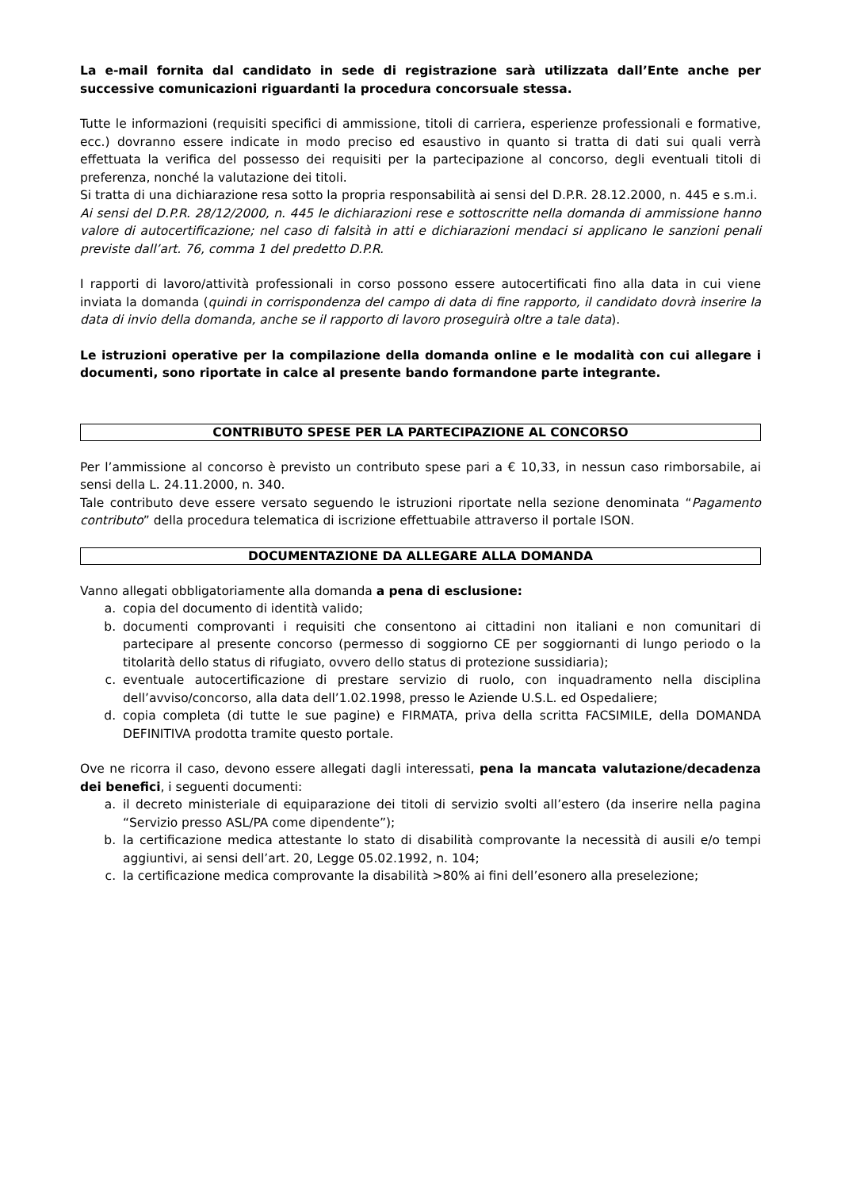La e-mail fornita dal candidato in sede di registrazione sarà utilizzata dall’Ente anche per successive comunicazioni riguardanti la procedura concorsuale stessa.
Tutte le informazioni (requisiti specifici di ammissione, titoli di carriera, esperienze professionali e formative, ecc.) dovranno essere indicate in modo preciso ed esaustivo in quanto si tratta di dati sui quali verrà effettuata la verifica del possesso dei requisiti per la partecipazione al concorso, degli eventuali titoli di preferenza, nonché la valutazione dei titoli.
Si tratta di una dichiarazione resa sotto la propria responsabilità ai sensi del D.P.R. 28.12.2000, n. 445 e s.m.i.
Ai sensi del D.P.R. 28/12/2000, n. 445 le dichiarazioni rese e sottoscritte nella domanda di ammissione hanno valore di autocertificazione; nel caso di falsità in atti e dichiarazioni mendaci si applicano le sanzioni penali previste dall’art. 76, comma 1 del predetto D.P.R.
I rapporti di lavoro/attività professionali in corso possono essere autocertificati fino alla data in cui viene inviata la domanda (quindi in corrispondenza del campo di data di fine rapporto, il candidato dovrà inserire la data di invio della domanda, anche se il rapporto di lavoro proseguirà oltre a tale data).
Le istruzioni operative per la compilazione della domanda online e le modalità con cui allegare i documenti, sono riportate in calce al presente bando formandone parte integrante.
CONTRIBUTO SPESE PER LA PARTECIPAZIONE AL CONCORSO
Per l’ammissione al concorso è previsto un contributo spese pari a € 10,33, in nessun caso rimborsabile, ai sensi della L. 24.11.2000, n. 340.
Tale contributo deve essere versato seguendo le istruzioni riportate nella sezione denominata “Pagamento contributo” della procedura telematica di iscrizione effettuabile attraverso il portale ISON.
DOCUMENTAZIONE DA ALLEGARE ALLA DOMANDA
Vanno allegati obbligatoriamente alla domanda a pena di esclusione:
a. copia del documento di identità valido;
b. documenti comprovanti i requisiti che consentono ai cittadini non italiani e non comunitari di partecipare al presente concorso (permesso di soggiorno CE per soggiornanti di lungo periodo o la titolarità dello status di rifugiato, ovvero dello status di protezione sussidiaria);
c. eventuale autocertificazione di prestare servizio di ruolo, con inquadramento nella disciplina dell’avviso/concorso, alla data dell’1.02.1998, presso le Aziende U.S.L. ed Ospedaliere;
d. copia completa (di tutte le sue pagine) e FIRMATA, priva della scritta FACSIMILE, della DOMANDA DEFINITIVA prodotta tramite questo portale.
Ove ne ricorra il caso, devono essere allegati dagli interessati, pena la mancata valutazione/decadenza dei benefici, i seguenti documenti:
a. il decreto ministeriale di equiparazione dei titoli di servizio svolti all’estero (da inserire nella pagina “Servizio presso ASL/PA come dipendente”);
b. la certificazione medica attestante lo stato di disabilità comprovante la necessità di ausili e/o tempi aggiuntivi, ai sensi dell’art. 20, Legge 05.02.1992, n. 104;
c. la certificazione medica comprovante la disabilità >80% ai fini dell’esonero alla preselezione;